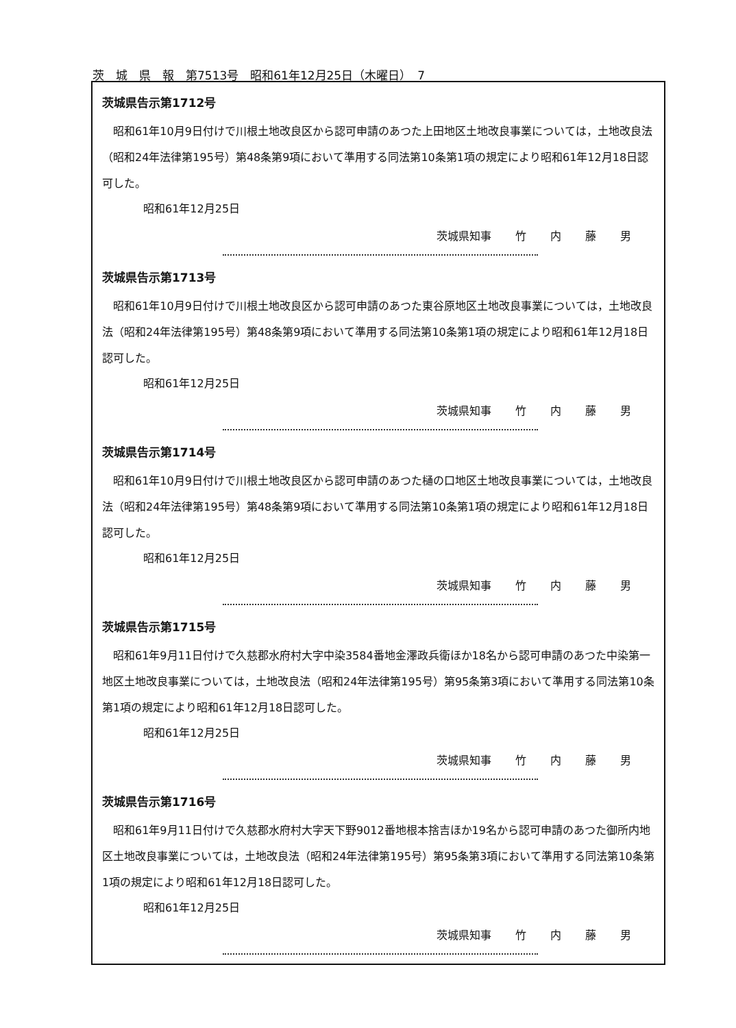茨　城　県　報　第7513号　昭和61年12月25日（木曜日）　7
茨城県告示第1712号
昭和61年10月9日付けで川根土地改良区から認可申請のあつた上田地区土地改良事業については，土地改良法（昭和24年法律第195号）第48条第9項において準用する同法第10条第1項の規定により昭和61年12月18日認可した。
昭和61年12月25日
茨城県知事 竹 内 藤 男
茨城県告示第1713号
昭和61年10月9日付けで川根土地改良区から認可申請のあつた東谷原地区土地改良事業については，土地改良法（昭和24年法律第195号）第48条第9項において準用する同法第10条第1項の規定により昭和61年12月18日認可した。
昭和61年12月25日
茨城県知事 竹 内 藤 男
茨城県告示第1714号
昭和61年10月9日付けで川根土地改良区から認可申請のあつた樋の口地区土地改良事業については，土地改良法（昭和24年法律第195号）第48条第9項において準用する同法第10条第1項の規定により昭和61年12月18日認可した。
昭和61年12月25日
茨城県知事 竹 内 藤 男
茨城県告示第1715号
昭和61年9月11日付けで久慈郡水府村大字中染3584番地金澤政兵衛ほか18名から認可申請のあつた中染第一地区土地改良事業については，土地改良法（昭和24年法律第195号）第95条第3項において準用する同法第10条第1項の規定により昭和61年12月18日認可した。
昭和61年12月25日
茨城県知事 竹 内 藤 男
茨城県告示第1716号
昭和61年9月11日付けで久慈郡水府村大字天下野9012番地根本捨吉ほか19名から認可申請のあつた御所内地区土地改良事業については，土地改良法（昭和24年法律第195号）第95条第3項において準用する同法第10条第1項の規定により昭和61年12月18日認可した。
昭和61年12月25日
茨城県知事 竹 内 藤 男